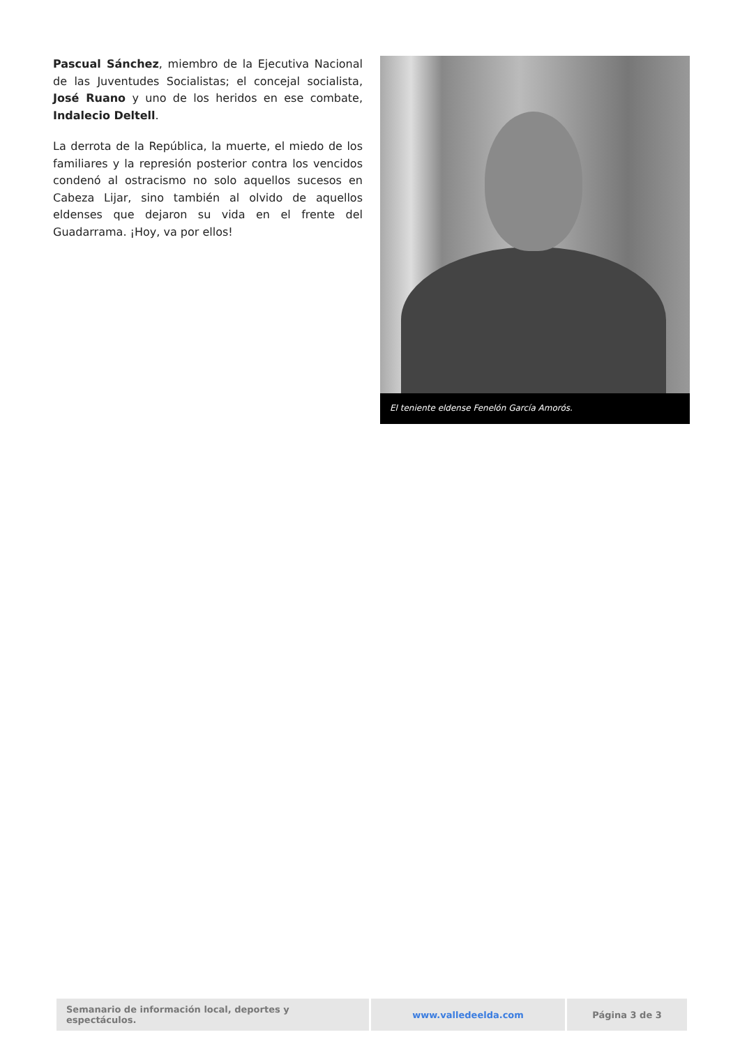Pascual Sánchez, miembro de la Ejecutiva Nacional de las Juventudes Socialistas; el concejal socialista, José Ruano y uno de los heridos en ese combate, Indalecio Deltell.
La derrota de la República, la muerte, el miedo de los familiares y la represión posterior contra los vencidos condenó al ostracismo no solo aquellos sucesos en Cabeza Lijar, sino también al olvido de aquellos eldenses que dejaron su vida en el frente del Guadarrama. ¡Hoy, va por ellos!
El teniente eldense Fenelón García Amorós.
| Semanario de información local, deportes y espectáculos. | www.valledeelda.com | Página 3 de 3 |